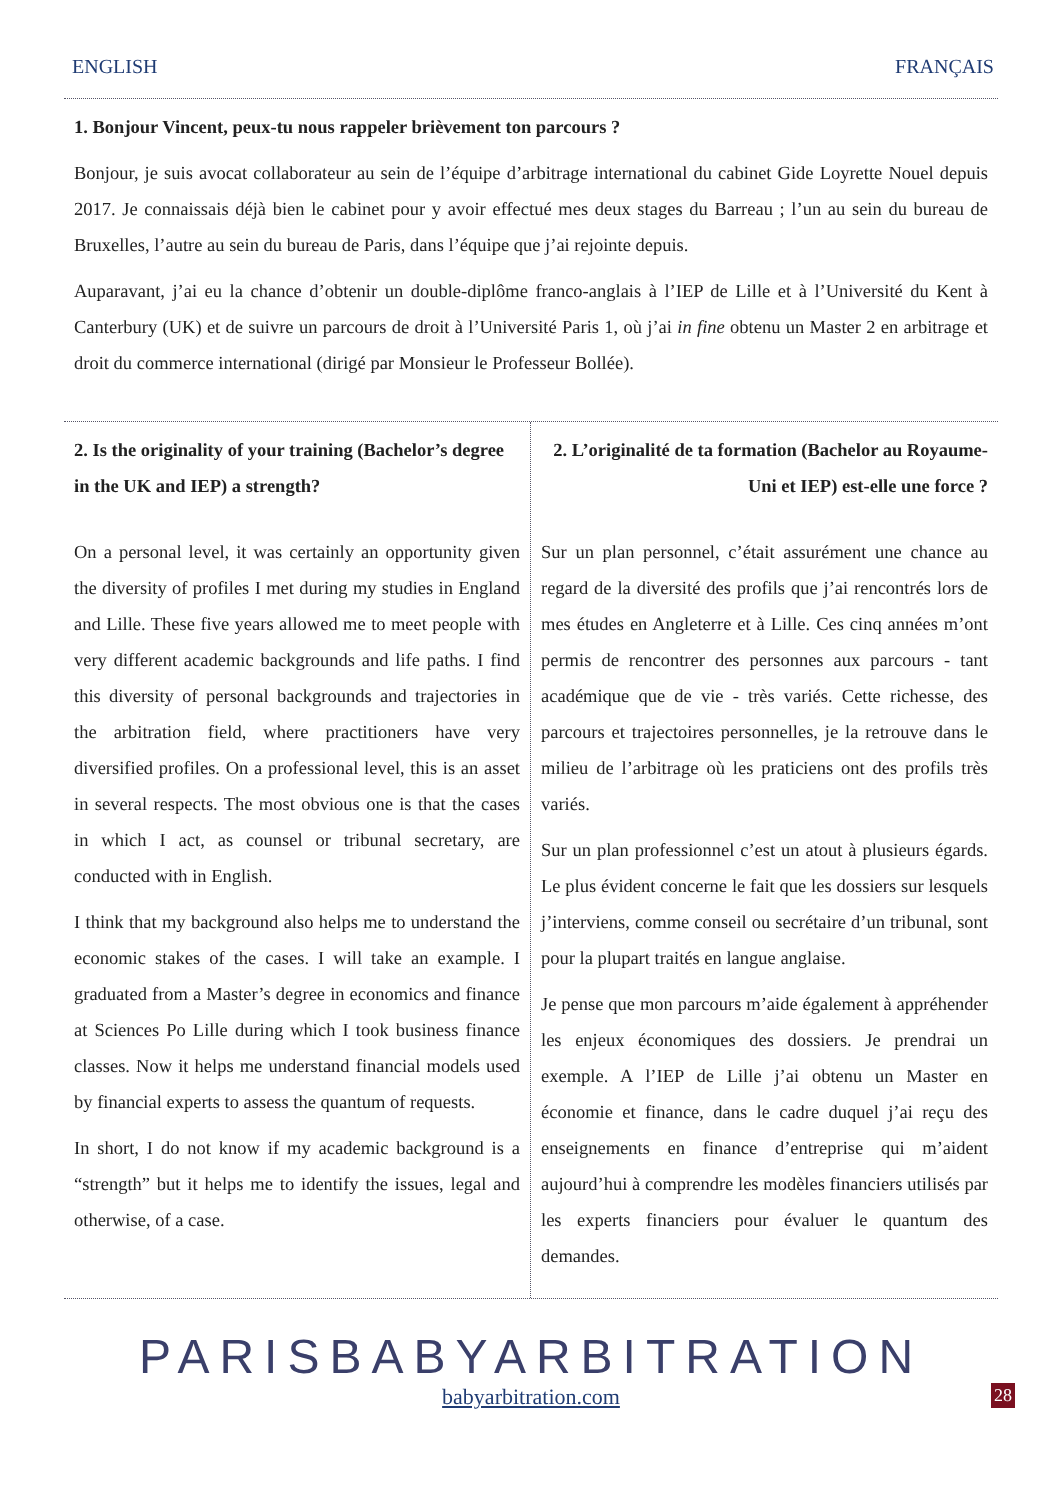ENGLISH FRANÇAIS
1. Bonjour Vincent, peux-tu nous rappeler brièvement ton parcours ?
Bonjour, je suis avocat collaborateur au sein de l’équipe d’arbitrage international du cabinet Gide Loyrette Nouel depuis 2017. Je connaissais déjà bien le cabinet pour y avoir effectué mes deux stages du Barreau ; l’un au sein du bureau de Bruxelles, l’autre au sein du bureau de Paris, dans l’équipe que j’ai rejointe depuis.
Auparavant, j’ai eu la chance d’obtenir un double-diplôme franco-anglais à l’IEP de Lille et à l’Université du Kent à Canterbury (UK) et de suivre un parcours de droit à l’Université Paris 1, où j’ai in fine obtenu un Master 2 en arbitrage et droit du commerce international (dirigé par Monsieur le Professeur Bollée).
2. Is the originality of your training (Bachelor’s degree in the UK and IEP) a strength?
On a personal level, it was certainly an opportunity given the diversity of profiles I met during my studies in England and Lille. These five years allowed me to meet people with very different academic backgrounds and life paths. I find this diversity of personal backgrounds and trajectories in the arbitration field, where practitioners have very diversified profiles. On a professional level, this is an asset in several respects. The most obvious one is that the cases in which I act, as counsel or tribunal secretary, are conducted with in English.
I think that my background also helps me to understand the economic stakes of the cases. I will take an example. I graduated from a Master’s degree in economics and finance at Sciences Po Lille during which I took business finance classes. Now it helps me understand financial models used by financial experts to assess the quantum of requests.
In short, I do not know if my academic background is a “strength” but it helps me to identify the issues, legal and otherwise, of a case.
2. L’originalité de ta formation (Bachelor au Royaume-Uni et IEP) est-elle une force ?
Sur un plan personnel, c’était assurément une chance au regard de la diversité des profils que j’ai rencontrés lors de mes études en Angleterre et à Lille. Ces cinq années m’ont permis de rencontrer des personnes aux parcours - tant académique que de vie - très variés. Cette richesse, des parcours et trajectoires personnelles, je la retrouve dans le milieu de l’arbitrage où les praticiens ont des profils très variés.
Sur un plan professionnel c’est un atout à plusieurs égards. Le plus évident concerne le fait que les dossiers sur lesquels j’interviens, comme conseil ou secrétaire d’un tribunal, sont pour la plupart traités en langue anglaise.
Je pense que mon parcours m’aide également à appréhender les enjeux économiques des dossiers. Je prendrai un exemple. A l’IEP de Lille j’ai obtenu un Master en économie et finance, dans le cadre duquel j’ai reçu des enseignements en finance d’entreprise qui m’aident aujourd’hui à comprendre les modèles financiers utilisés par les experts financiers pour évaluer le quantum des demandes.
PARISBABYARBITRATION
babyarbitration.com
28